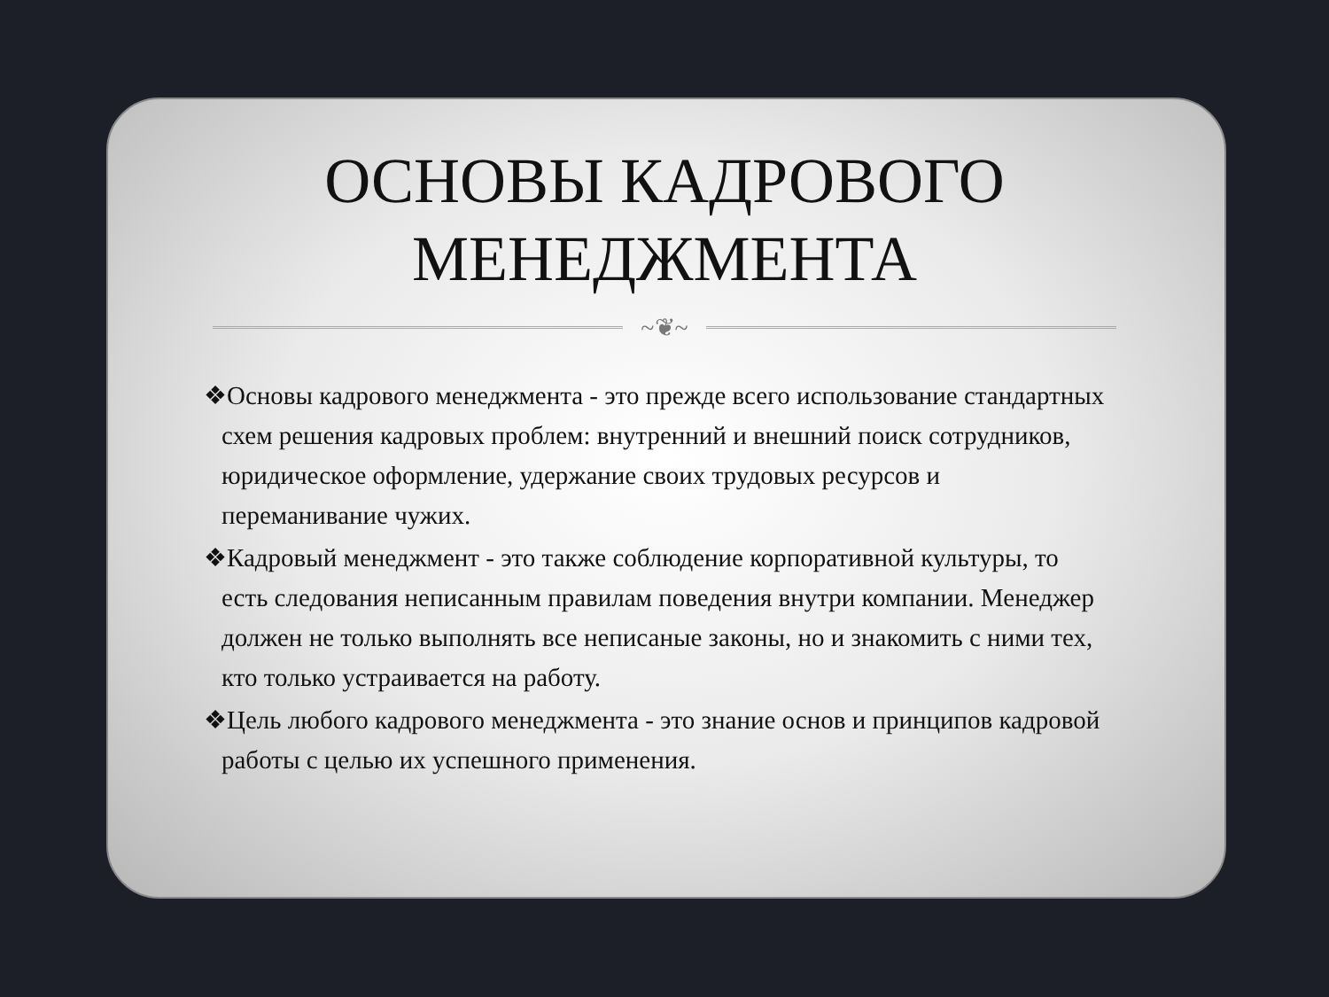ОСНОВЫ КАДРОВОГО
МЕНЕДЖМЕНТА
~❦~
❖Основы кадрового менеджмента - это прежде всего использование стандартных схем решения кадровых проблем: внутренний и внешний поиск сотрудников, юридическое оформление, удержание своих трудовых ресурсов и переманивание чужих.
❖Кадровый менеджмент - это также соблюдение корпоративной культуры, то есть следования неписанным правилам поведения внутри компании. Менеджер должен не только выполнять все неписаные законы, но и знакомить с ними тех, кто только устраивается на работу.
❖Цель любого кадрового менеджмента - это знание основ и принципов кадровой работы с целью их успешного применения.